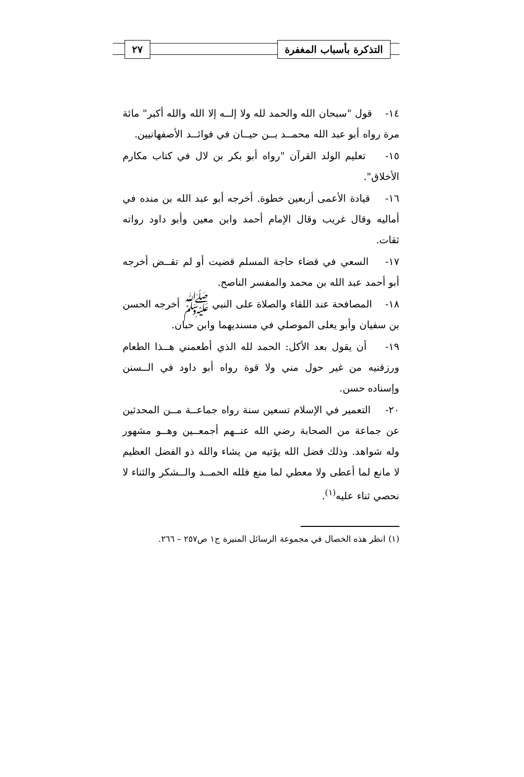التذكرة بأسباب المغفرة ٢٧
١٤- قول "سبحان الله والحمد لله ولا إلــه إلا الله والله أكبر" مائة مرة رواه أبو عبد الله محمــد بــن حيــان في فوائــد الأصفهانيين.
١٥- تعليم الولد القرآن "رواه أبو بكر بن لال في كتاب مكارم الأخلاق".
١٦- قيادة الأعمى أربعين خطوة. أخرجه أبو عبد الله بن منده في أماليه وقال غريب وقال الإمام أحمد وابن معين وأبو داود رواته ثقات.
١٧- السعي في قضاء حاجة المسلم قضيت أو لم تقــض أخرجه أبو أحمد عبد الله بن محمد والمفسر الناصح.
١٨- المصافحة عند اللقاء والصلاة على النبي ﷺ أخرجه الحسن بن سفيان وأبو يعلى الموصلي في مسنديهما وابن حبان.
١٩- أن يقول بعد الأكل: الحمد لله الذي أطعمني هــذا الطعام ورزقنيه من غير حول مني ولا قوة رواه أبو داود في الــسنن وإسناده حسن.
٢٠- التعمير في الإسلام تسعين سنة رواه جماعــة مــن المحدثين عن جماعة من الصحابة رضي الله عنــهم أجمعــين وهــو مشهور وله شواهد. وذلك فضل الله يؤتيه من يشاء والله ذو الفضل العظيم لا مانع لما أعطى ولا معطي لما منع فلله الحمــد والــشكر والثناء لا نحصي ثناء عليه<sup>(١)</sup>.
(١) انظر هذه الخصال في مجموعة الرسائل المنيرة ج١ ص٢٥٧ – ٢٦٦.